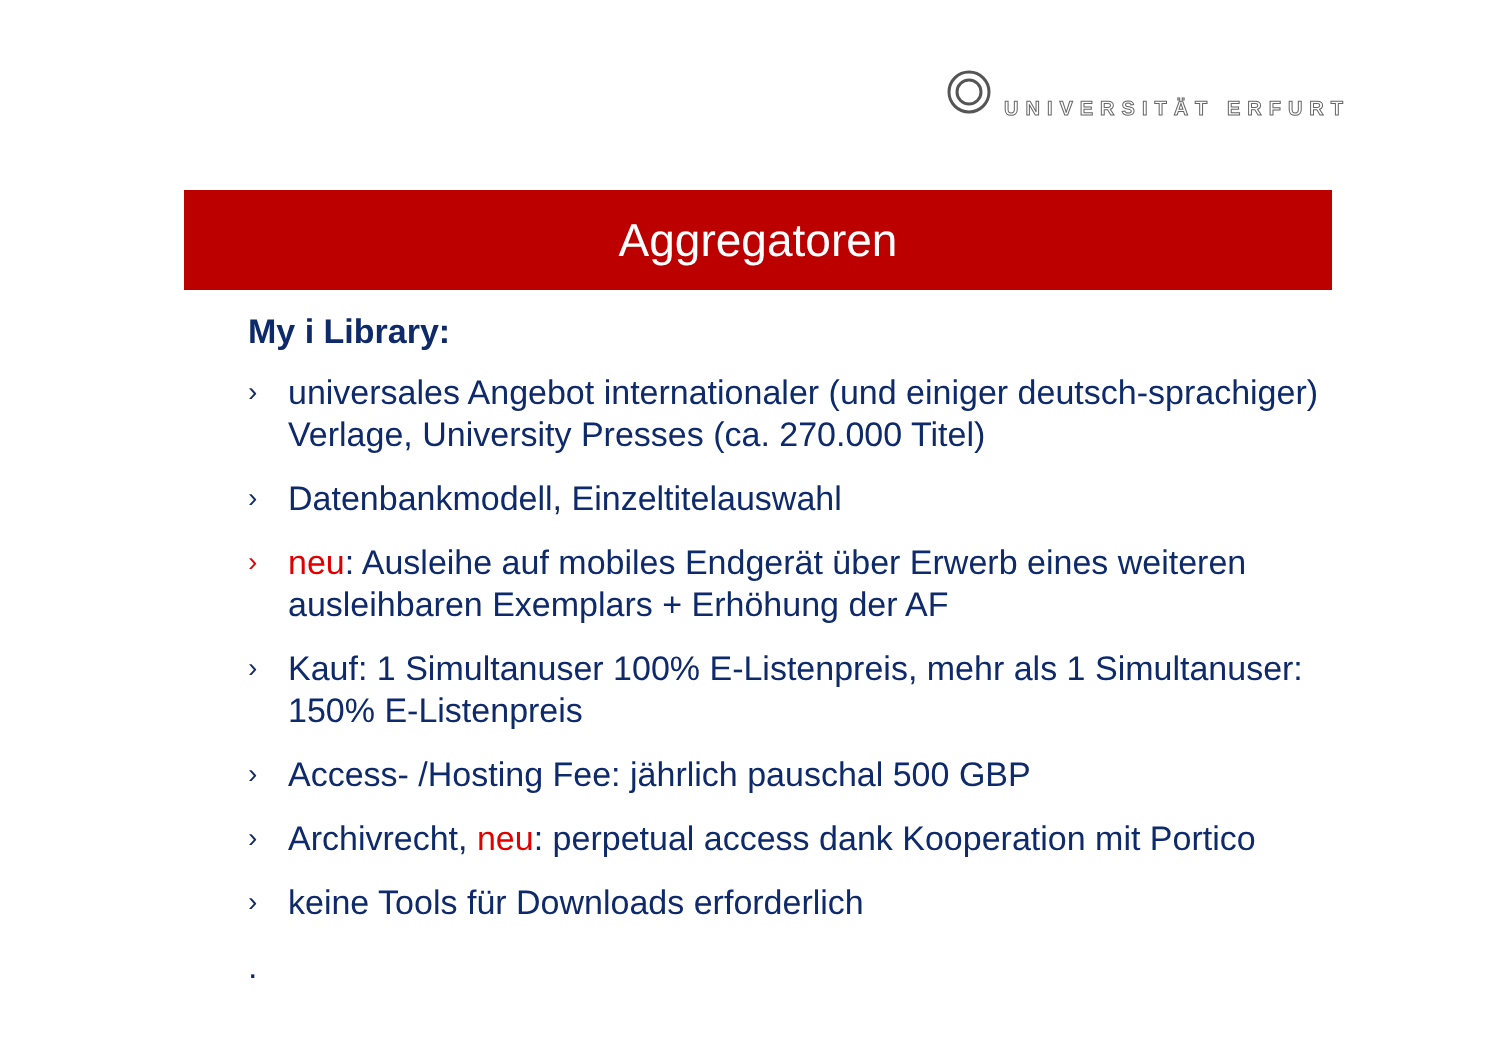UNIVERSITÄT ERFURT
Aggregatoren
My i Library:
›
universales Angebot internationaler (und einiger deutsch-sprachiger) Verlage, University Presses (ca. 270.000 Titel)
›
Datenbankmodell, Einzeltitelauswahl
›
neu: Ausleihe auf mobiles Endgerät über Erwerb eines weiteren ausleihbaren Exemplars + Erhöhung der AF
›
Kauf: 1 Simultanuser 100% E-Listenpreis, mehr als 1 Simultanuser: 150% E-Listenpreis
›
Access- /Hosting Fee: jährlich pauschal 500 GBP
›
Archivrecht, neu: perpetual access dank Kooperation mit Portico
›
keine Tools für Downloads erforderlich
.